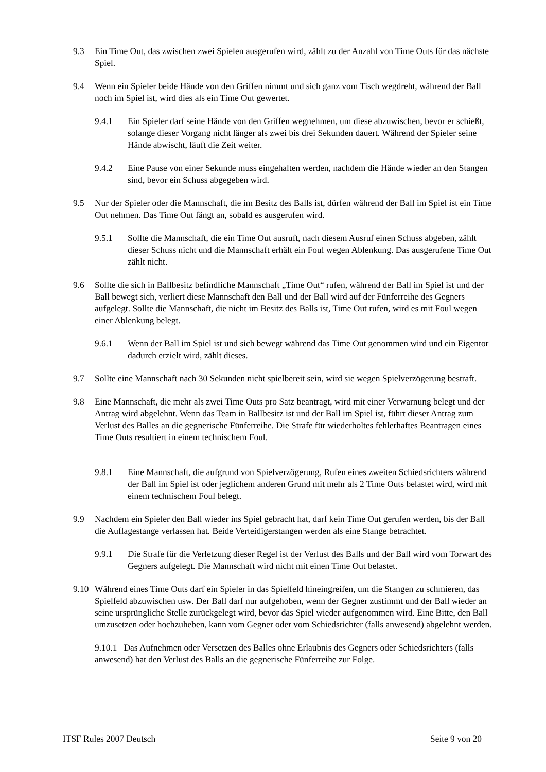9.3 Ein Time Out, das zwischen zwei Spielen ausgerufen wird, zählt zu der Anzahl von Time Outs für das nächste Spiel.
9.4 Wenn ein Spieler beide Hände von den Griffen nimmt und sich ganz vom Tisch wegdreht, während der Ball noch im Spiel ist, wird dies als ein Time Out gewertet.
9.4.1 Ein Spieler darf seine Hände von den Griffen wegnehmen, um diese abzuwischen, bevor er schießt, solange dieser Vorgang nicht länger als zwei bis drei Sekunden dauert. Während der Spieler seine Hände abwischt, läuft die Zeit weiter.
9.4.2 Eine Pause von einer Sekunde muss eingehalten werden, nachdem die Hände wieder an den Stangen sind, bevor ein Schuss abgegeben wird.
9.5 Nur der Spieler oder die Mannschaft, die im Besitz des Balls ist, dürfen während der Ball im Spiel ist ein Time Out nehmen. Das Time Out fängt an, sobald es ausgerufen wird.
9.5.1 Sollte die Mannschaft, die ein Time Out ausruft, nach diesem Ausruf einen Schuss abgeben, zählt dieser Schuss nicht und die Mannschaft erhält ein Foul wegen Ablenkung. Das ausgerufene Time Out zählt nicht.
9.6 Sollte die sich in Ballbesitz befindliche Mannschaft „Time Out“ rufen, während der Ball im Spiel ist und der Ball bewegt sich, verliert diese Mannschaft den Ball und der Ball wird auf der Fünferreihe des Gegners aufgelegt. Sollte die Mannschaft, die nicht im Besitz des Balls ist, Time Out rufen, wird es mit Foul wegen einer Ablenkung belegt.
9.6.1 Wenn der Ball im Spiel ist und sich bewegt während das Time Out genommen wird und ein Eigentor dadurch erzielt wird, zählt dieses.
9.7 Sollte eine Mannschaft nach 30 Sekunden nicht spielbereit sein, wird sie wegen Spielverzögerung bestraft.
9.8 Eine Mannschaft, die mehr als zwei Time Outs pro Satz beantragt, wird mit einer Verwarnung belegt und der Antrag wird abgelehnt. Wenn das Team in Ballbesitz ist und der Ball im Spiel ist, führt dieser Antrag zum Verlust des Balles an die gegnerische Fünferreihe. Die Strafe für wiederholtes fehlerhaftes Beantragen eines Time Outs resultiert in einem technischem Foul.
9.8.1 Eine Mannschaft, die aufgrund von Spielverzögerung, Rufen eines zweiten Schiedsrichters während der Ball im Spiel ist oder jeglichem anderen Grund mit mehr als 2 Time Outs belastet wird, wird mit einem technischem Foul belegt.
9.9 Nachdem ein Spieler den Ball wieder ins Spiel gebracht hat, darf kein Time Out gerufen werden, bis der Ball die Auflagestange verlassen hat. Beide Verteidigerstangen werden als eine Stange betrachtet.
9.9.1 Die Strafe für die Verletzung dieser Regel ist der Verlust des Balls und der Ball wird vom Torwart des Gegners aufgelegt. Die Mannschaft wird nicht mit einen Time Out belastet.
9.10 Während eines Time Outs darf ein Spieler in das Spielfeld hineingreifen, um die Stangen zu schmieren, das Spielfeld abzuwischen usw. Der Ball darf nur aufgehoben, wenn der Gegner zustimmt und der Ball wieder an seine ursprüngliche Stelle zurückgelegt wird, bevor das Spiel wieder aufgenommen wird. Eine Bitte, den Ball umzusetzen oder hochzuheben, kann vom Gegner oder vom Schiedsrichter (falls anwesend) abgelehnt werden.
9.10.1 Das Aufnehmen oder Versetzen des Balles ohne Erlaubnis des Gegners oder Schiedsrichters (falls anwesend) hat den Verlust des Balls an die gegnerische Fünferreihe zur Folge.
ITSF Rules 2007 Deutsch Seite 9 von 20